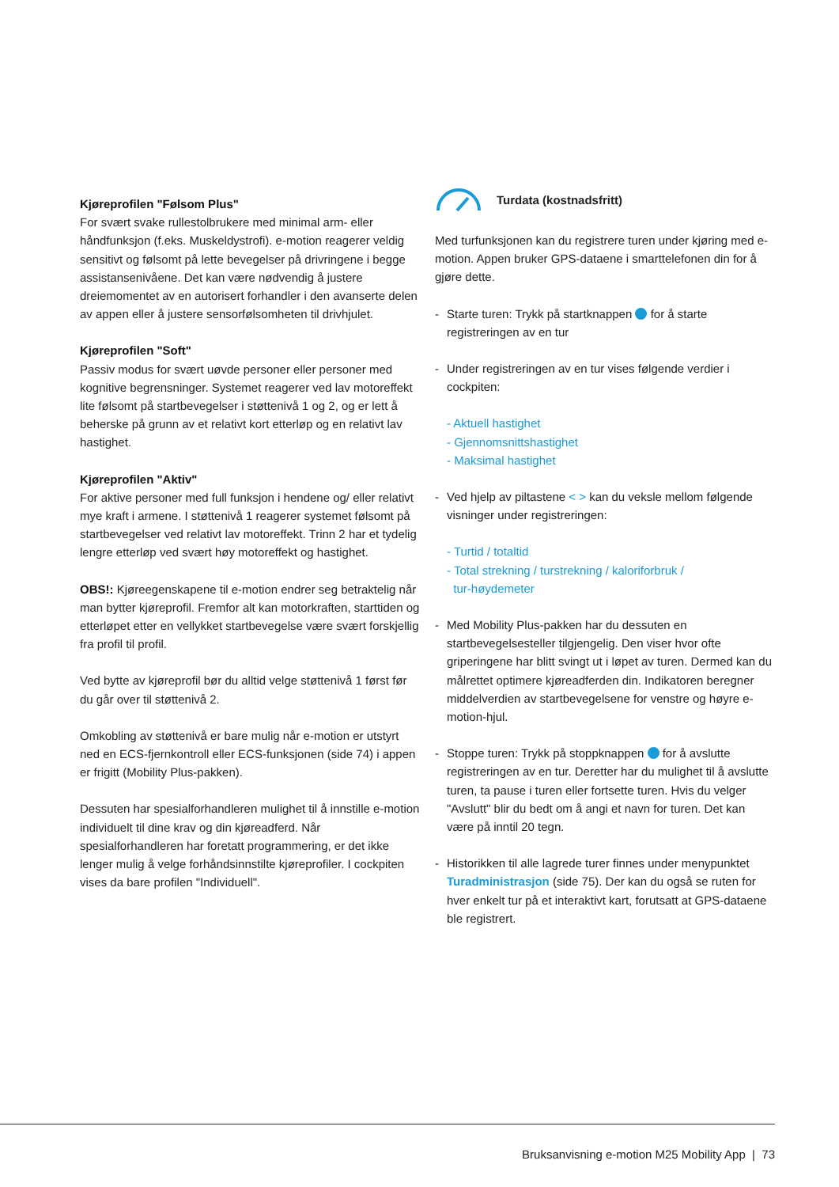Kjøreprofilen "Følsom Plus"
For svært svake rullestolbrukere med minimal arm- eller håndfunksjon (f.eks. Muskeldystrofi). e-motion reagerer veldig sensitivt og følsomt på lette bevegelser på drivringene i begge assistansenivåene. Det kan være nødvendig å justere dreiemomentet av en autorisert forhandler i den avanserte delen av appen eller å justere sensorfølsomheten til drivhjulet.
Kjøreprofilen "Soft"
Passiv modus for svært uøvde personer eller personer med kognitive begrensninger. Systemet reagerer ved lav motoreffekt lite følsomt på startbevegelser i støttenivå 1 og 2, og er lett å beherske på grunn av et relativt kort etterløp og en relativt lav hastighet.
Kjøreprofilen "Aktiv"
For aktive personer med full funksjon i hendene og/ eller relativt mye kraft i armene. I støttenivå 1 reagerer systemet følsomt på startbevegelser ved relativt lav motoreffekt. Trinn 2 har et tydelig lengre etterløp ved svært høy motoreffekt og hastighet.
OBS!: Kjøreegenskapene til e-motion endrer seg betraktelig når man bytter kjøreprofil. Fremfor alt kan motorkraften, starttiden og etterløpet etter en vellykket startbevegelse være svært forskjellig fra profil til profil.
Ved bytte av kjøreprofil bør du alltid velge støttenivå 1 først før du går over til støttenivå 2.
Omkobling av støttenivå er bare mulig når e-motion er utstyrt ned en ECS-fjernkontroll eller ECS-funksjonen (side 74) i appen er frigitt (Mobility Plus-pakken).
Dessuten har spesialforhandleren mulighet til å innstille e-motion individuelt til dine krav og din kjøreadferd. Når spesialforhandleren har foretatt programmering, er det ikke lenger mulig å velge forhåndsinnstilte kjøreprofiler. I cockpiten vises da bare profilen "Individuell".
Turdata (kostnadsfritt)
Med turfunksjonen kan du registrere turen under kjøring med e-motion. Appen bruker GPS-dataene i smarttelefonen din for å gjøre dette.
- Starte turen: Trykk på startknappen for å starte registreringen av en tur
- Under registreringen av en tur vises følgende verdier i cockpiten:
- Aktuell hastighet
- Gjennomsnittshastighet
- Maksimal hastighet
- Ved hjelp av piltastene < > kan du veksle mellom følgende visninger under registreringen:
- Turtid / totaltid
- Total strekning / turstrekning / kaloriforbruk /
tur-høydemeter
- Med Mobility Plus-pakken har du dessuten en startbevegelsesteller tilgjengelig. Den viser hvor ofte griperingene har blitt svingt ut i løpet av turen. Dermed kan du målrettet optimere kjøreadferden din. Indikatoren beregner middelverdien av startbevegelsene for venstre og høyre e-motion-hjul.
- Stoppe turen: Trykk på stoppknappen for å avslutte registreringen av en tur. Deretter har du mulighet til å avslutte turen, ta pause i turen eller fortsette turen. Hvis du velger "Avslutt" blir du bedt om å angi et navn for turen. Det kan være på inntil 20 tegn.
- Historikken til alle lagrede turer finnes under menypunktet Turadministrasjon (side 75). Der kan du også se ruten for hver enkelt tur på et interaktivt kart, forutsatt at GPS-dataene ble registrert.
Bruksanvisning e-motion M25 Mobility App | 73